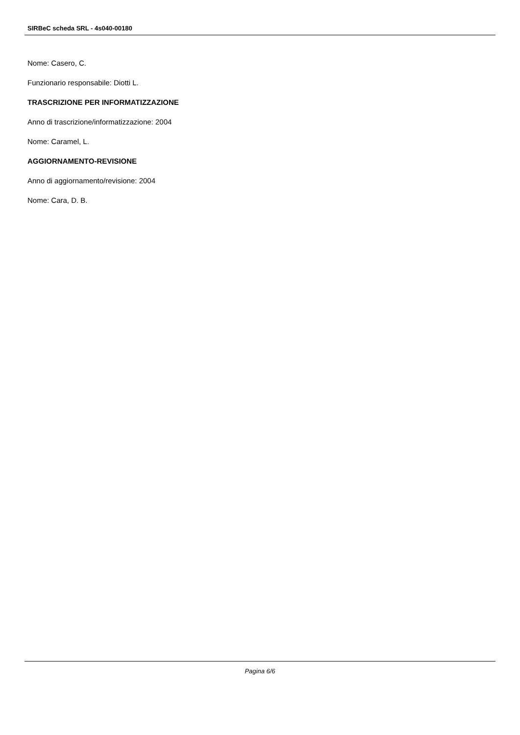SIRBeC scheda SRL - 4s040-00180
Nome: Casero, C.
Funzionario responsabile: Diotti L.
TRASCRIZIONE PER INFORMATIZZAZIONE
Anno di trascrizione/informatizzazione: 2004
Nome: Caramel, L.
AGGIORNAMENTO-REVISIONE
Anno di aggiornamento/revisione: 2004
Nome: Cara, D. B.
Pagina 6/6